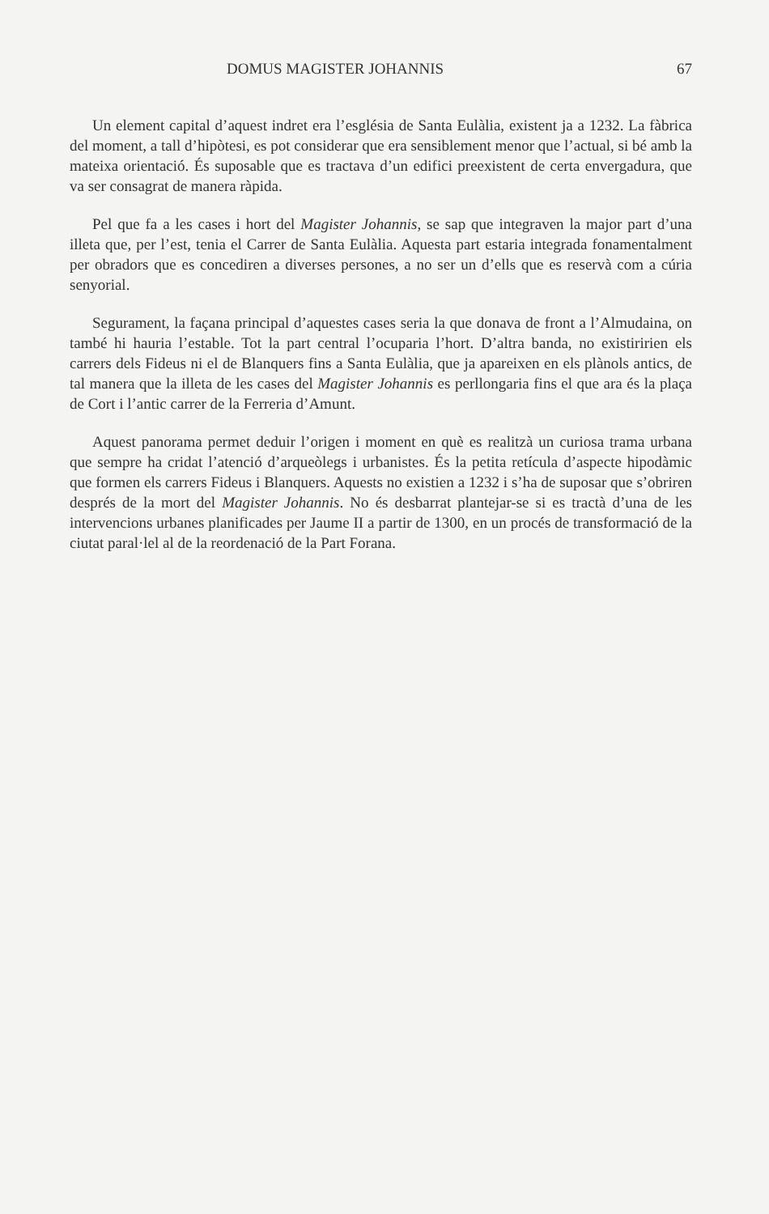DOMUS MAGISTER JOHANNIS 67
Un element capital d’aquest indret era l’església de Santa Eulàlia, existent ja a 1232. La fàbrica del moment, a tall d’hipòtesi, es pot considerar que era sensiblement menor que l’actual, si bé amb la mateixa orientació. És suposable que es tractava d’un edifici preexistent de certa envergadura, que va ser consagrat de manera ràpida.
Pel que fa a les cases i hort del Magister Johannis, se sap que integraven la major part d’una illeta que, per l’est, tenia el Carrer de Santa Eulàlia. Aquesta part estaria integrada fonamentalment per obradors que es concediren a diverses persones, a no ser un d’ells que es reservà com a cúria senyorial.
Segurament, la façana principal d’aquestes cases seria la que donava de front a l’Almudaina, on també hi hauria l’estable. Tot la part central l’ocuparia l’hort. D’altra banda, no existiririen els carrers dels Fideus ni el de Blanquers fins a Santa Eulàlia, que ja apareixen en els plànols antics, de tal manera que la illeta de les cases del Magister Johannis es perllongaria fins el que ara és la plaça de Cort i l’antic carrer de la Ferreria d’Amunt.
Aquest panorama permet deduir l’origen i moment en què es realitzà un curiosa trama urbana que sempre ha cridat l’atenció d’arqueòlegs i urbanistes. És la petita retícula d’aspecte hipodàmic que formen els carrers Fideus i Blanquers. Aquests no existien a 1232 i s’ha de suposar que s’obriren després de la mort del Magister Johannis. No és desbarrat plantejar-se si es tractà d’una de les intervencions urbanes planificades per Jaume II a partir de 1300, en un procés de transformació de la ciutat paral·lel al de la reordenació de la Part Forana.